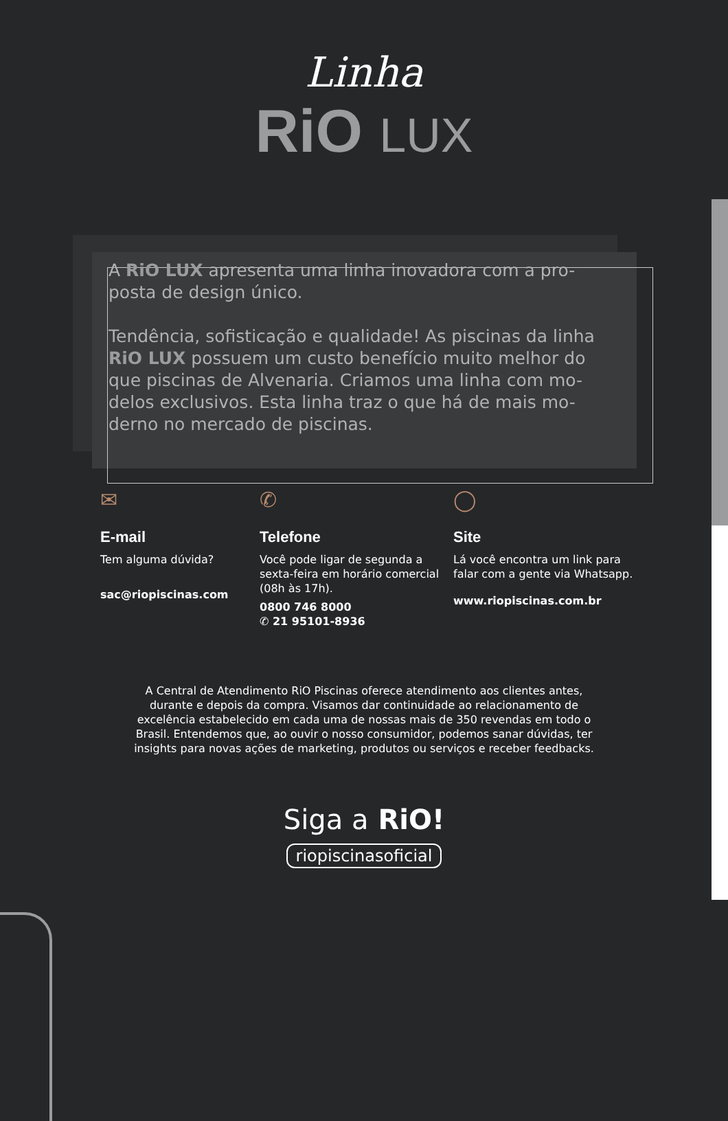Linha
RiO LUX
A RiO LUX apresenta uma linha inovadora com a pro-posta de design único.
Tendência, sofisticação e qualidade! As piscinas da linha RiO LUX possuem um custo benefício muito melhor do que piscinas de Alvenaria. Criamos uma linha com mo-delos exclusivos. Esta linha traz o que há de mais mo-derno no mercado de piscinas.
✉
E-mail
Tem alguma dúvida?
sac@riopiscinas.com
✆
Telefone
Você pode ligar de segunda a sexta-feira em horário comercial (08h às 17h).
0800 746 8000
✆ 21 95101-8936
◯
Site
Lá você encontra um link para falar com a gente via Whatsapp.
www.riopiscinas.com.br
A Central de Atendimento RiO Piscinas oferece atendimento aos clientes antes, durante e depois da compra. Visamos dar continuidade ao relacionamento de excelência estabelecido em cada uma de nossas mais de 350 revendas em todo o Brasil. Entendemos que, ao ouvir o nosso consumidor, podemos sanar dúvidas, ter insights para novas ações de marketing, produtos ou serviços e receber feedbacks.
Siga a RiO!
riopiscinasoficial